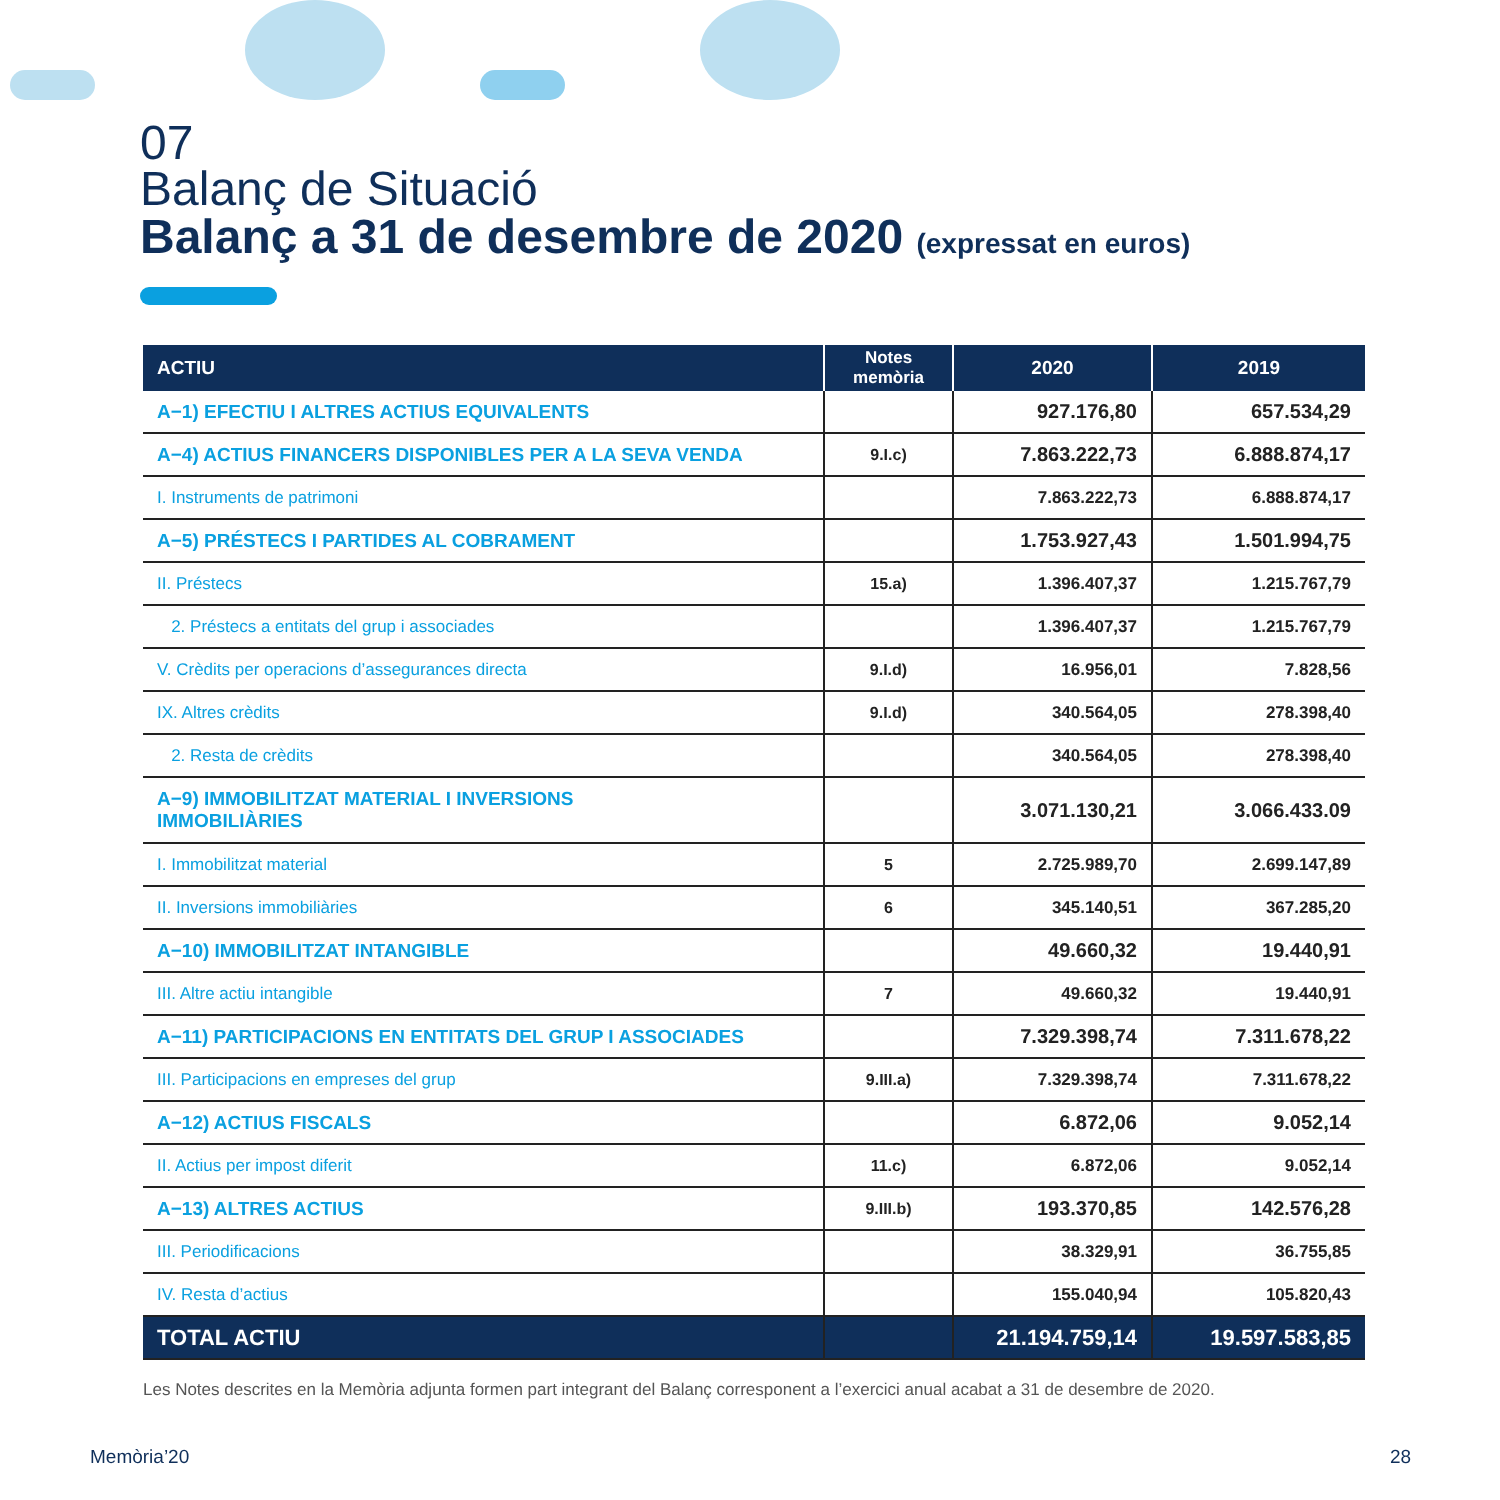07
Balanç de Situació
Balanç a 31 de desembre de 2020 (expressat en euros)
| ACTIU | Notes memòria | 2020 | 2019 |
| --- | --- | --- | --- |
| A−1) EFECTIU I ALTRES ACTIUS EQUIVALENTS | | 927.176,80 | 657.534,29 |
| A−4) ACTIUS FINANCERS DISPONIBLES PER A LA SEVA VENDA | 9.I.c) | 7.863.222,73 | 6.888.874,17 |
| I. Instruments de patrimoni | | 7.863.222,73 | 6.888.874,17 |
| A−5) PRÉSTECS I PARTIDES AL COBRAMENT | | 1.753.927,43 | 1.501.994,75 |
| II. Préstecs | 15.a) | 1.396.407,37 | 1.215.767,79 |
| 2. Préstecs a entitats del grup i associades | | 1.396.407,37 | 1.215.767,79 |
| V. Crèdits per operacions d’assegurances directa | 9.I.d) | 16.956,01 | 7.828,56 |
| IX. Altres crèdits | 9.I.d) | 340.564,05 | 278.398,40 |
| 2. Resta de crèdits | | 340.564,05 | 278.398,40 |
| A−9) IMMOBILITZAT MATERIAL I INVERSIONS IMMOBILIÀRIES | | 3.071.130,21 | 3.066.433.09 |
| I. Immobilitzat material | 5 | 2.725.989,70 | 2.699.147,89 |
| II. Inversions immobiliàries | 6 | 345.140,51 | 367.285,20 |
| A−10) IMMOBILITZAT INTANGIBLE | | 49.660,32 | 19.440,91 |
| III. Altre actiu intangible | 7 | 49.660,32 | 19.440,91 |
| A−11) PARTICIPACIONS EN ENTITATS DEL GRUP I ASSOCIADES | | 7.329.398,74 | 7.311.678,22 |
| III. Participacions en empreses del grup | 9.III.a) | 7.329.398,74 | 7.311.678,22 |
| A−12) ACTIUS FISCALS | | 6.872,06 | 9.052,14 |
| II. Actius per impost diferit | 11.c) | 6.872,06 | 9.052,14 |
| A−13) ALTRES ACTIUS | 9.III.b) | 193.370,85 | 142.576,28 |
| III. Periodificacions | | 38.329,91 | 36.755,85 |
| IV. Resta d’actius | | 155.040,94 | 105.820,43 |
| TOTAL ACTIU | | 21.194.759,14 | 19.597.583,85 |
Les Notes descrites en la Memòria adjunta formen part integrant del Balanç corresponent a l’exercici anual acabat a 31 de desembre de 2020.
Memòria’20 28